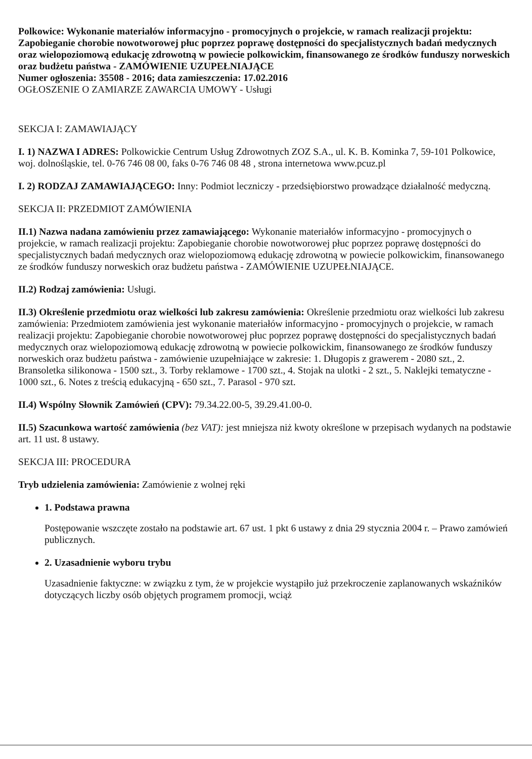Polkowice: Wykonanie materiałów informacyjno - promocyjnych o projekcie, w ramach realizacji projektu: Zapobieganie chorobie nowotworowej płuc poprzez poprawę dostępności do specjalistycznych badań medycznych oraz wielopoziomową edukację zdrowotną w powiecie polkowickim, finansowanego ze środków funduszy norweskich oraz budżetu państwa - ZAMÓWIENIE UZUPEŁNIAJĄCE
Numer ogłoszenia: 35508 - 2016; data zamieszczenia: 17.02.2016
OGŁOSZENIE O ZAMIARZE ZAWARCIA UMOWY - Usługi
SEKCJA I: ZAMAWIAJĄCY
I. 1) NAZWA I ADRES: Polkowickie Centrum Usług Zdrowotnych ZOZ S.A., ul. K. B. Kominka 7, 59-101 Polkowice, woj. dolnośląskie, tel. 0-76 746 08 00, faks 0-76 746 08 48 , strona internetowa www.pcuz.pl
I. 2) RODZAJ ZAMAWIAJĄCEGO: Inny: Podmiot leczniczy - przedsiębiorstwo prowadzące działalność medyczną.
SEKCJA II: PRZEDMIOT ZAMÓWIENIA
II.1) Nazwa nadana zamówieniu przez zamawiającego: Wykonanie materiałów informacyjno - promocyjnych o projekcie, w ramach realizacji projektu: Zapobieganie chorobie nowotworowej płuc poprzez poprawę dostępności do specjalistycznych badań medycznych oraz wielopoziomową edukację zdrowotną w powiecie polkowickim, finansowanego ze środków funduszy norweskich oraz budżetu państwa - ZAMÓWIENIE UZUPEŁNIAJĄCE.
II.2) Rodzaj zamówienia: Usługi.
II.3) Określenie przedmiotu oraz wielkości lub zakresu zamówienia: Określenie przedmiotu oraz wielkości lub zakresu zamówienia: Przedmiotem zamówienia jest wykonanie materiałów informacyjno - promocyjnych o projekcie, w ramach realizacji projektu: Zapobieganie chorobie nowotworowej płuc poprzez poprawę dostępności do specjalistycznych badań medycznych oraz wielopoziomową edukację zdrowotną w powiecie polkowickim, finansowanego ze środków funduszy norweskich oraz budżetu państwa - zamówienie uzupełniające w zakresie: 1. Długopis z grawerem - 2080 szt., 2. Bransoletka silikonowa - 1500 szt., 3. Torby reklamowe - 1700 szt., 4. Stojak na ulotki - 2 szt., 5. Naklejki tematyczne - 1000 szt., 6. Notes z treścią edukacyjną - 650 szt., 7. Parasol - 970 szt.
II.4) Wspólny Słownik Zamówień (CPV): 79.34.22.00-5, 39.29.41.00-0.
II.5) Szacunkowa wartość zamówienia (bez VAT): jest mniejsza niż kwoty określone w przepisach wydanych na podstawie art. 11 ust. 8 ustawy.
SEKCJA III: PROCEDURA
Tryb udzielenia zamówienia: Zamówienie z wolnej ręki
1. Podstawa prawna
Postępowanie wszczęte zostało na podstawie art. 67 ust. 1 pkt 6 ustawy z dnia 29 stycznia 2004 r. – Prawo zamówień publicznych.
2. Uzasadnienie wyboru trybu
Uzasadnienie faktyczne: w związku z tym, że w projekcie wystąpiło już przekroczenie zaplanowanych wskaźników dotyczących liczby osób objętych programem promocji, wciąż